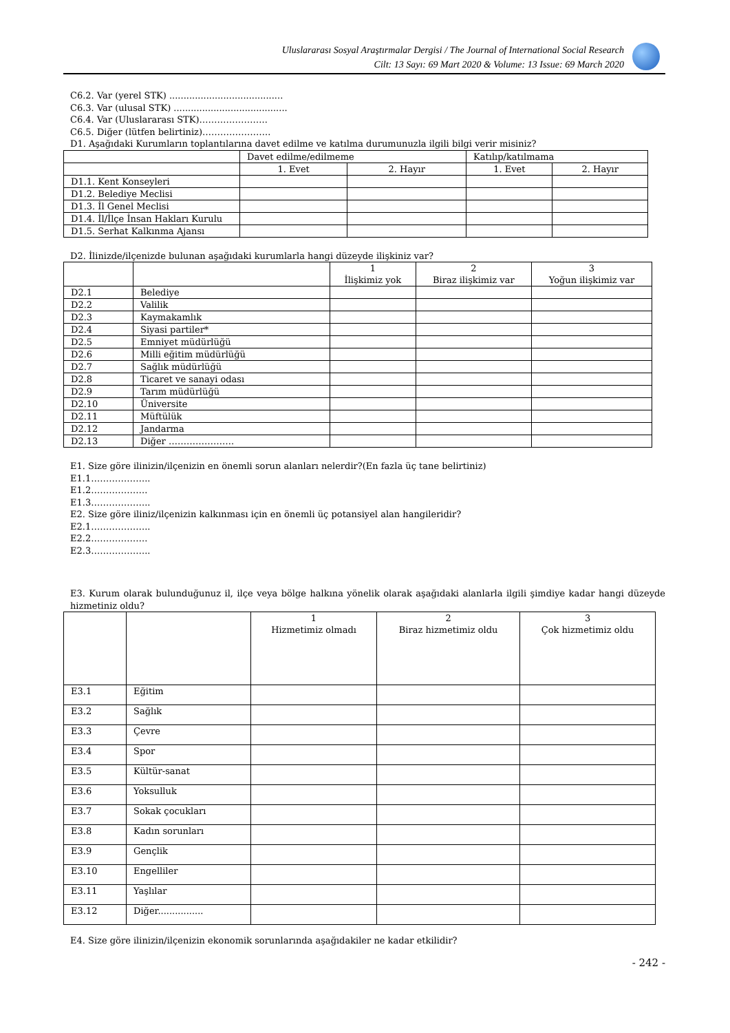Uluslararası Sosyal Araştırmalar Dergisi / The Journal of International Social Research
Cilt: 13 Sayı: 69 Mart 2020 & Volume: 13 Issue: 69 March 2020
C6.2. Var (yerel STK) ........................................
C6.3. Var (ulusal STK) ........................................
C6.4. Var (Uluslararası STK)…………………..
C6.5. Diğer (lütfen belirtiniz)…………………..
D1. Aşağıdaki Kurumların toplantılarına davet edilme ve katılma durumunuzla ilgili bilgi verir misiniz?
| | Davet edilme/edilmeme | | Katılıp/katılmama | |
| | 1. Evet | 2. Hayır | 1. Evet | 2. Hayır |
| D1.1. Kent Konseyleri | | | | |
| D1.2. Belediye Meclisi | | | | |
| D1.3. İl Genel Meclisi | | | | |
| D1.4. İl/İlçe İnsan Hakları Kurulu | | | | |
| D1.5. Serhat Kalkınma Ajansı | | | | |
D2. İlinizde/ilçenizde bulunan aşağıdaki kurumlarla hangi düzeyde ilişkiniz var?
| | | 1 İlişkimiz yok | 2 Biraz ilişkimiz var | 3 Yoğun ilişkimiz var |
| D2.1 | Belediye | | | |
| D2.2 | Valilik | | | |
| D2.3 | Kaymakamlık | | | |
| D2.4 | Siyasi partiler* | | | |
| D2.5 | Emniyet müdürlüğü | | | |
| D2.6 | Milli eğitim müdürlüğü | | | |
| D2.7 | Sağlık müdürlüğü | | | |
| D2.8 | Ticaret ve sanayi odası | | | |
| D2.9 | Tarım müdürlüğü | | | |
| D2.10 | Üniversite | | | |
| D2.11 | Müftülük | | | |
| D2.12 | Jandarma | | | |
| D2.13 | Diğer …………………. | | | |
E1. Size göre ilinizin/ilçenizin en önemli sorun alanları nelerdir?(En fazla üç tane belirtiniz)
E1.1………………..
E1.2……………….
E1.3………………..
E2. Size göre iliniz/ilçenizin kalkınması için en önemli üç potansiyel alan hangileridir?
E2.1………………..
E2.2……………….
E2.3………………..
E3. Kurum olarak bulunduğunuz il, ilçe veya bölge halkına yönelik olarak aşağıdaki alanlarla ilgili şimdiye kadar hangi düzeyde hizmetiniz oldu?
| | | 1 Hizmetimiz olmadı | 2 Biraz hizmetimiz oldu | 3 Çok hizmetimiz oldu |
| E3.1 | Eğitim | | | |
| E3.2 | Sağlık | | | |
| E3.3 | Çevre | | | |
| E3.4 | Spor | | | |
| E3.5 | Kültür-sanat | | | |
| E3.6 | Yoksulluk | | | |
| E3.7 | Sokak çocukları | | | |
| E3.8 | Kadın sorunları | | | |
| E3.9 | Gençlik | | | |
| E3.10 | Engelliler | | | |
| E3.11 | Yaşlılar | | | |
| E3.12 | Diğer................ | | | |
E4. Size göre ilinizin/ilçenizin ekonomik sorunlarında aşağıdakiler ne kadar etkilidir?
- 242 -